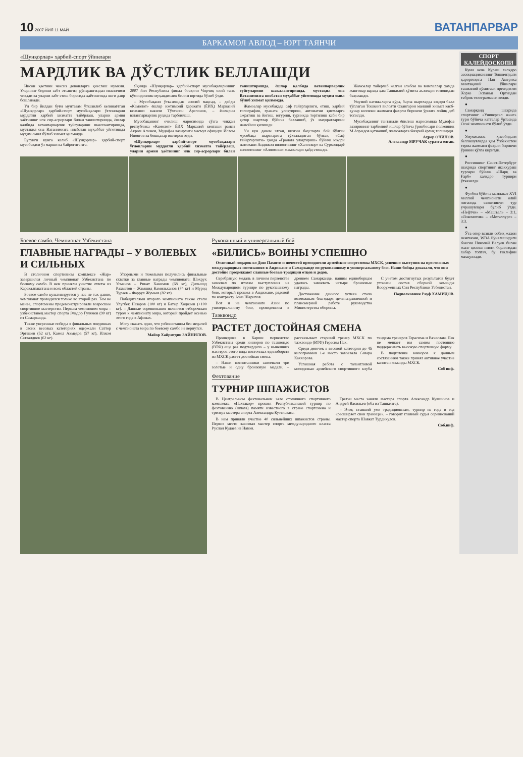10 2007 ЙИЛ 11 МАЙ
ВАТАНПАРВАР
БАРКАМОЛ АВЛОД – ЮРТ ТАЯНЧИ
«Шунқорлар» ҳарбий-спорт ўйинлари
МАРДЛИК ВА ДЎСТЛИК БЕЛЛАШДИ
Инсон ҳаётини чексиз довонларга қиёслаш мумкин. Уларнинг бирини забт этсангиз, рўпарангиздан иккинчиси чиқади ва уларни забт этиш борасида ҳаётингизда янги давр бошланади.
Ун бир йилдан буён мунтазам ўтказилиб келинаётган «Шунқорлар» ҳарбий-спорт мусобақалари ўғлонларни муддатли ҳарбий хизматга тайёрлаш, уларни армия ҳаётининг илк сир-асрорлари билан таништиришда, ёшлар қалбида ватанпарварлик туйғуларини шакллантиришда, мустақил она Ватанимизга нисбатан муҳаббат уйғотишда муҳим омил бўлиб хизмат қилмоқда.
Бугунги кунга келиб «Шунқорлар» ҳарбий-спорт мусобақаси ўз марши ва байроғига эга.
Яқинда «Шунқорлар» ҳарбий-спорт мусобақаларининг 2007 йил Республика финал босқичи Чирчиқ олий танк қўмондонлик-муҳандислик билим юртида бўлиб ўтди.
– Мусобақани ўтказишдан асосий мақсад, – дейди «Камолот» ёшлар ижтимоий ҳаракати (ЁИҲ) Марказий кенгаши вакили Тўхтасин Арслонов, – ёшларни ватанпарварлик руҳида тарбиялаш.
Мусобақанинг очилиш маросимида сўзга чиққан республика «Камолот» ЁИҲ Марказий кенгаши раиси Акром Алимов, Мудофаа вазирлиги масъул офицери Ислом Иноятов ва бошқалар иштирок этди.
«Шунқорлар» ҳарбий-спорт мусобақалари ўғлонларни муддатли ҳарбий хизматга тайёрлаш, уларни армия ҳаётининг илк сир-асрорлари билан таништиришда, ёшлар қалбида ватанпарварлик туйғуларини шакллантиришда, мустақил она Ватанимизга нисбатан муҳаббат уйғотишда муҳим омил бўлиб хизмат қилмоқда.
Жамоалар мусобақада саф тайёргарлиги, отиш, ҳарбий топография, граната улоқтириш, автоматни қисмларга ажратиш ва йиғиш, югуриш, турникда тортилиш каби бир қатор шартлар бўйича беллашиб, ўз маҳоратларини намойиш қилишди.
Уч кун давом этган, қизғин баҳсларга бой бўлган мусобақа шартларига тўхталадиган бўлсак, «Саф тайёргарлиги» ҳамда «Граната улоқтириш» бўйича юқори натижани Андижон вилоятининг «Халоскор» ва Сурхондарё вилоятининг «Алпомиш» жамоалари қайд этишди.
Жамоалар тайёрлаб келган альбом ва вимпеллар ҳамда жанговар варақа ҳам Ташкилий қўмита аъзолари томонидан баҳоланди.
Умумий натижаларга кўра, барча шартларда юқори балл тўплаган Тошкент вилояти Оҳангарон маиший хизмат касб-ҳунар коллежи жамоаси фахрли биринчи ўринга лойиқ деб топилди.
Мусобақанинг тантанали ёпилиш маросимида Мудофаа вазирининг тарбиявий ишлар бўйича ўринбосари полковник М.Аҳмедов қатнашиб, жамоаларга Фахрий ёрлиқ топширди.
Аҳрор ОЧИЛОВ.
Александр МРУЧАК суратга олган.
Боевое самбо. Чемпионат Узбекистана
ГЛАВНЫЕ НАГРАДЫ – У ВОЛЕВЫХ И СИЛЬНЫХ
В столичном спортивном комплексе «Жар» завершился личный чемпионат Узбекистана по боевому самбо. В нем приняли участие атлеты из Каракалпакстана и всех областей страны.
Боевое самбо культивируется у нас не так давно, чемпионат проводился только во второй раз. Тем не менее, спортсмены продемонстрировали возросшее спортивное мастерство. Первым чемпионом мира – узбекистанец мастер спорта Эльдор Гулямов (90 кг) из Самарканда.
Также уверенные победы в финальных поединках в своих весовых категориях одержали Саттор Эргашев (52 кг), Камол Ахмедов (57 кг), Илхом Сатвалдиев (62 кг).
Упорными и тяжелыми получились финальные схватки за главные награды чемпионата: Шохрух Усманов – Ринат Хакимов (68 кг), Дильшод Рахматов – Жамшид Камильханов (74 кг) и Мурод Тураев – Фаррух Жумаев (82 кг).
Победителями второго чемпионата также стали Улугбек Назаров (100 кг) и Батыр Ходжаев (+100 кг). – Данные соревнования являются отборочным туром к чемпионату мира, который пройдет осенью этого года в Афинах.
Могу сказать одно, что узбекистанцы без медалей с чемпионата мира по боевому самбо не вернутся.
Майор Хайритдин ЗАЙНИЛОВ.
Рукопашный и универсальный бой
«БИЛИСЬ» ВОИНЫ УСПЕШНО
Отличный подарок ко Дню Памяти и почестей преподнесли армейские спортсмены МХСК, успешно выступив на престижных международных состязаниях в Андижане и Самарканде по рукопашному и универсальному бою. Наши бойцы доказали, что они достойно продолжают славные боевые традиции отцов и дедов.
Серебряную медаль в личном первенстве завоевал по итогам выступления на Международном турнире по рукопашному бою, который прошел в Андижане, рядовой по контракту Азиз Шарипов.
Вот и на чемпионате Азии по универсальному бою, проведенном в древнем Самарканде, нашим единоборцам удалось завоевать четыре бронзовые награды.
Достижение данного успеха стало возможным благодаря целенаправленной и планомерной работе руководства Министерства обороны.
С учетом достигнутых результатов будет уточнен состав сборной команды Вооруженных Сил Республики Узбекистан.
Подполковник Рауф ХАМИДОВ.
Таэквондо
РАСТЕТ ДОСТОЙНАЯ СМЕНА
Прошедшее в Карши первенство Узбекистана среди юниоров по таэквондо (ВТФ) еще раз подтвердило – у нынешних мастеров этого вида восточных единоборств из МХСК растет достойная смена.
– Наши воспитанники завоевали три золотые и одну бронзовую медали, – рассказывает старший тренер МХСК по таэквондо (ВТФ) Герасим Пак.
Среди девочек в весовой категории до 45 килограммов 1-е место завоевала Севара Каххорова.
Успешная работа с талантливой молодежью армейского спортивного клуба тандема тренеров Герасима и Вячеслава Пак не мешает им самим постоянно поддерживать высокую спортивную форму.
В подготовке юниоров к данным состязаниям также принял активное участие капитан команды МХСК.
Соб инф.
Фехтование
ТУРНИР ШПАЖИСТОВ
В Центральном фехтовальном зале столичного спортивного комплекса «Пахтакор» прошел Республиканский турнир по фехтованию (шпага) памяти известного в стране спортсмена и тренера мастера спорта Александра Кутельваса.
В нем приняли участие 40 сильнейших шпажистов страны. Первое место завоевал мастер спорта международного класса Руслан Кудаев из Навои.
Третьи места заняли мастера спорта Александр Кувшинов и Андрей Васильев (оба из Ташкента).
– Этот, ставший уже традиционным, турнир из года в год «расширяет свои границы», – говорит главный судья соревнований мастер спорта Шавкат Турдикулов.
Соб.инф.
СПОРТ КАЛЕЙДОСКОПИ
Куни кеча Кураш халқаро ассоциациясининг Тошкентдаги қароргоҳига Пан Америка минтақавий ўйинлари ташкилий қўмитаси президенти Хорхе Эспанья Ортиздан табрик телеграммаси келди.
●
Самарқанд шаҳрида спортнинг «Универсал жанг» тури бўйича катталар ўртасида Осиё чемпионати бўлиб ўтди.
●
Умумжамоа ҳисобидаги беллашувларда ҳам Ўзбекистон терма жамоаси фахрли биринчи ўринни қўлга киритди.
●
Россиянинг Санкт-Петербург шаҳрида спортнинг якаккураш турлари бўйича «Шарқ ва Ғарб» халқаро турнири ўтказилди.
●
Футбол бўйича мамлакат XVI миллий чемпионати олий лигасида саккизинчи тур учрашувлари бўлиб ўтди. «Нефтчи» – «Машъал» – 3:1, «Локомотив» – «Металлург» – 3:3.
●
Ўта оғир вазнли собиқ жаҳон чемпиони, WBA йўналишидаги боксчи Николай Валуев билан жанг қилиш нияти борлигидан хабар топгач, бу таклифни маъқуллади.